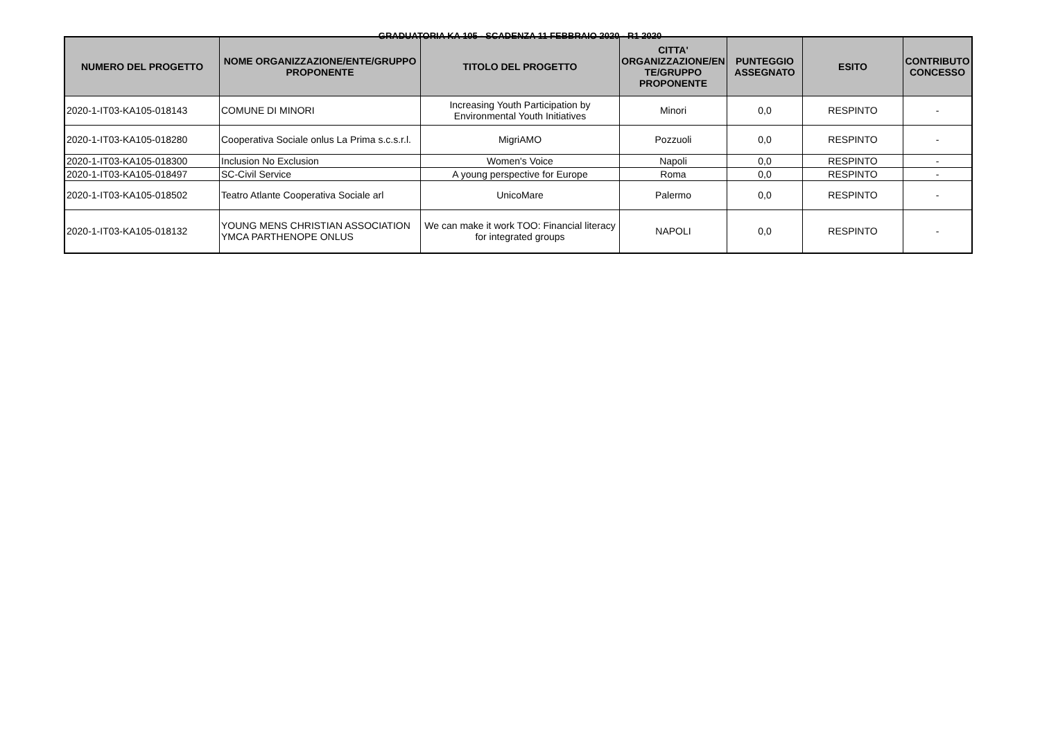GRADUATORIA KA 105 - SCADENZA 11 FEBBRAIO 2020 - R1 2020
| NUMERO DEL PROGETTO | NOME ORGANIZZAZIONE/ENTE/GRUPPO PROPONENTE | TITOLO DEL PROGETTO | CITTA' ORGANIZZAZIONE/EN TE/GRUPPO PROPONENTE | PUNTEGGIO ASSEGNATO | ESITO | CONTRIBUTO CONCESSO |
| --- | --- | --- | --- | --- | --- | --- |
| 2020-1-IT03-KA105-018143 | COMUNE DI MINORI | Increasing Youth Participation by Environmental Youth Initiatives | Minori | 0,0 | RESPINTO | - |
| 2020-1-IT03-KA105-018280 | Cooperativa Sociale onlus La Prima s.c.s.r.l. | MigriAMO | Pozzuoli | 0,0 | RESPINTO | - |
| 2020-1-IT03-KA105-018300 | Inclusion No Exclusion | Women's Voice | Napoli | 0,0 | RESPINTO | - |
| 2020-1-IT03-KA105-018497 | SC-Civil Service | A young perspective for Europe | Roma | 0,0 | RESPINTO | - |
| 2020-1-IT03-KA105-018502 | Teatro Atlante Cooperativa Sociale arl | UnicoMare | Palermo | 0,0 | RESPINTO | - |
| 2020-1-IT03-KA105-018132 | YOUNG MENS CHRISTIAN ASSOCIATION YMCA PARTHENOPE ONLUS | We can make it work TOO: Financial literacy for integrated groups | NAPOLI | 0,0 | RESPINTO | - |